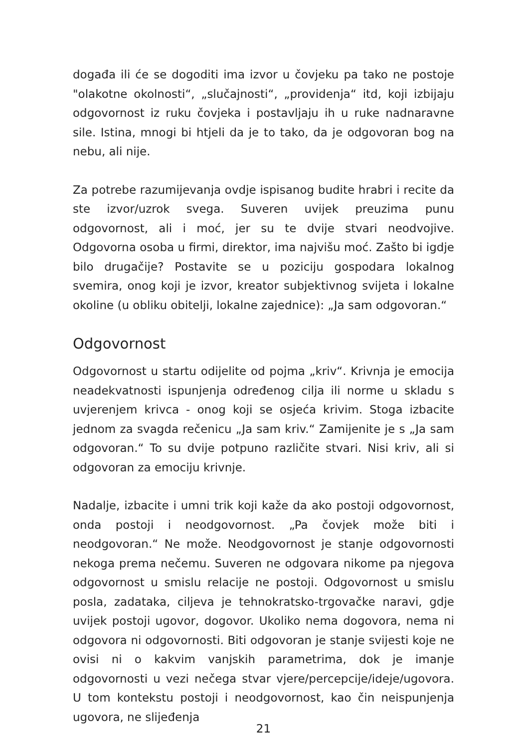događa ili će se dogoditi ima izvor u čovjeku pa tako ne postoje "olakotne okolnosti“, „slučajnosti“, „providenja“ itd, koji izbijaju odgovornost iz ruku čovjeka i postavljaju ih u ruke nadnaravne sile. Istina, mnogi bi htjeli da je to tako, da je odgovoran bog na nebu, ali nije.
Za potrebe razumijevanja ovdje ispisanog budite hrabri i recite da ste izvor/uzrok svega. Suveren uvijek preuzima punu odgovornost, ali i moć, jer su te dvije stvari neodvojive. Odgovorna osoba u firmi, direktor, ima najvišu moć. Zašto bi igdje bilo drugačije? Postavite se u poziciju gospodara lokalnog svemira, onog koji je izvor, kreator subjektivnog svijeta i lokalne okoline (u obliku obitelji, lokalne zajednice): „Ja sam odgovoran.“
Odgovornost
Odgovornost u startu odijelite od pojma „kriv“. Krivnja je emocija neadekvatnosti ispunjenja određenog cilja ili norme u skladu s uvjerenjem krivca - onog koji se osjeća krivim. Stoga izbacite jednom za svagda rečenicu „Ja sam kriv.“ Zamijenite je s „Ja sam odgovoran.“ To su dvije potpuno različite stvari. Nisi kriv, ali si odgovoran za emociju krivnje.
Nadalje, izbacite i umni trik koji kaže da ako postoji odgovornost, onda postoji i neodgovornost. „Pa čovjek može biti i neodgovoran.“ Ne može. Neodgovornost je stanje odgovornosti nekoga prema nečemu. Suveren ne odgovara nikome pa njegova odgovornost u smislu relacije ne postoji. Odgovornost u smislu posla, zadataka, ciljeva je tehnokratsko-trgovačke naravi, gdje uvijek postoji ugovor, dogovor. Ukoliko nema dogovora, nema ni odgovora ni odgovornosti. Biti odgovoran je stanje svijesti koje ne ovisi ni o kakvim vanjskih parametrima, dok je imanje odgovornosti u vezi nečega stvar vjere/percepcije/ideje/ugovora. U tom kontekstu postoji i neodgovornost, kao čin neispunjenja ugovora, ne slijeđenja
21